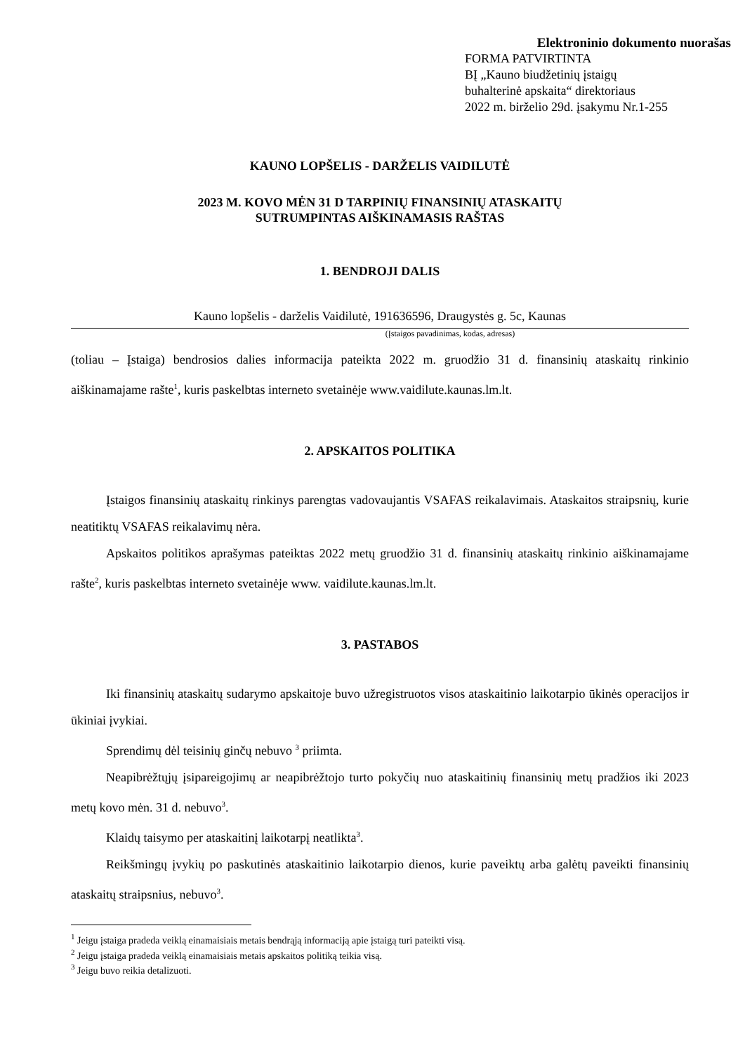Elektroninio dokumento nuorašas
FORMA PATVIRTINTA
BĮ „Kauno biudžetinių įstaigų
buhalterinė apskaita“ direktoriaus
2022 m. birželio 29d. įsakymu Nr.1-255
KAUNO LOPŠELIS - DARŽELIS VAIDILUTĖ
2023 M. KOVO MĖN 31 D TARPINIŲ FINANSINIŲ ATASKAITŲ
SUTRUMPINTAS AIŠKINAMASIS RAŠTAS
1. BENDROJI DALIS
Kauno lopšelis - darželis Vaidilutė, 191636596, Draugystės g. 5c, Kaunas
(Įstaigos pavadinimas, kodas, adresas)
(toliau – Įstaiga) bendrosios dalies informacija pateikta 2022 m. gruodžio 31 d. finansinių ataskaitų rinkinio aiškinamajame rašte<sup>1</sup>, kuris paskelbtas interneto svetainėje www.vaidilute.kaunas.lm.lt.
2. APSKAITOS POLITIKA
Įstaigos finansinių ataskaitų rinkinys parengtas vadovaujantis VSAFAS reikalavimais. Ataskaitos straipsnių, kurie neatitiktų VSAFAS reikalavimų nėra.
Apskaitos politikos aprašymas pateiktas 2022 metų gruodžio 31 d. finansinių ataskaitų rinkinio aiškinamajame rašte<sup>2</sup>, kuris paskelbtas interneto svetainėje www. vaidilute.kaunas.lm.lt.
3. PASTABOS
Iki finansinių ataskaitų sudarymo apskaitoje buvo užregistruotos visos ataskaitinio laikotarpio ūkinės operacijos ir ūkiniai įvykiai.
Sprendimų dėl teisinių ginčų nebuvo <sup>3</sup> priimta.
Neapibrėžtųjų įsipareigojimų ar neapibrėžtojo turto pokyčių nuo ataskaitinių finansinių metų pradžios iki 2023 metų kovo mėn. 31 d. nebuvo<sup>3</sup>.
Klaidų taisymo per ataskaitinį laikotarpį neatlikta<sup>3</sup>.
Reikšmingų įvykių po paskutinės ataskaitinio laikotarpio dienos, kurie paveiktų arba galėtų paveikti finansinių ataskaitų straipsnius, nebuvo<sup>3</sup>.
<sup>1</sup> Jeigu įstaiga pradeda veiklą einamaisiais metais bendrąją informaciją apie įstaigą turi pateikti visą.
<sup>2</sup> Jeigu įstaiga pradeda veiklą einamaisiais metais apskaitos politiką teikia visą.
<sup>3</sup> Jeigu buvo reikia detalizuoti.